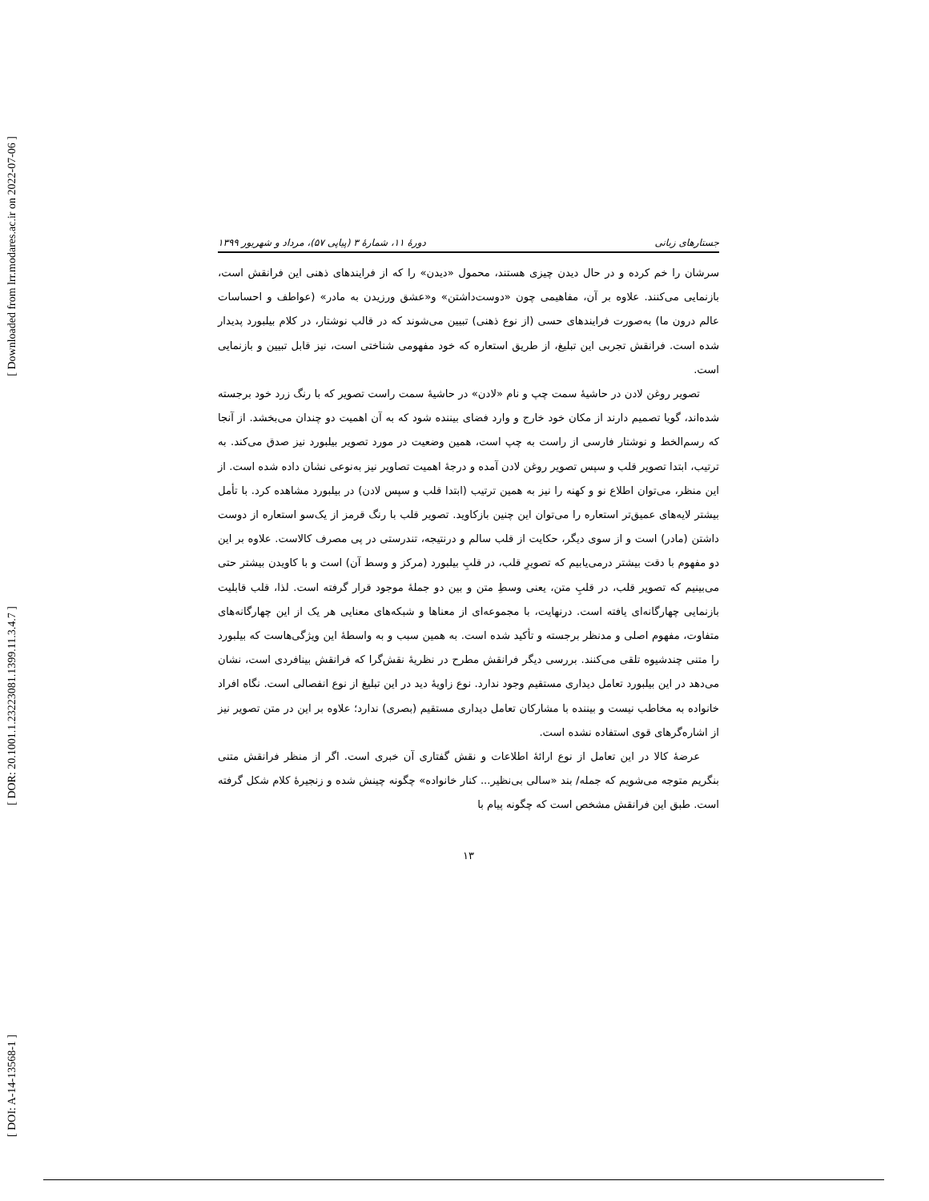[ Downloaded from lrr.modares.ac.ir on 2022-07-06 ]
[ DOR: 20.1001.1.23223081.1399.11.3.4.7 ]
[ DOI: A-14-13568-1 ]
جستارهای زبانی دورهٔ ۱۱، شمارهٔ ۳ (پیاپی ۵۷)، مرداد و شهریور ۱۳۹۹
سرشان را خم کرده و در حال دیدن چیزی هستند، محمول «دیدن» را که از فرایندهای ذهنی این فرانقش است، بازنمایی می‌کنند. علاوه بر آن، مفاهیمی چون «دوست‌داشتن» و«عشق ورزیدن به مادر» (عواطف و احساسات عالم درون ما) به‌صورت فرایندهای حسی (از نوع ذهنی) تبیین می‌شوند که در قالب نوشتار، در کلام بیلبورد پدیدار شده است. فرانقش تجربی این تبلیغ، از طریق استعاره که خود مفهومی شناختی است، نیز قابل تبیین و بازنمایی است.
تصویر روغن لادن در حاشیهٔ سمت چپ و نام «لادن» در حاشیهٔ سمت راست تصویر که با رنگ زرد خود برجسته شده‌اند، گویا تصمیم دارند از مکان خود خارج و وارد فضای بیننده شود که به آن اهمیت دو چندان می‌بخشد. از آنجا که رسم‌الخط و نوشتار فارسی از راست به چپ است، همین وضعیت در مورد تصویر بیلبورد نیز صدق می‌کند. به ترتیب، ابتدا تصویر قلب و سپس تصویر روغن لادن آمده و درجهٔ اهمیت تصاویر نیز به‌نوعی نشان داده شده است. از این منظر، می‌توان اطلاع نو و کهنه را نیز به همین ترتیب (ابتدا قلب و سپس لادن) در بیلبورد مشاهده کرد. با تأمل بیشتر لایه‌های عمیق‌تر استعاره را می‌توان این چنین بازکاوید. تصویر قلب با رنگ قرمز از یک‌سو استعاره از دوست داشتن (مادر) است و از سوی دیگر، حکایت از قلب سالم و درنتیجه، تندرستی در پی مصرف کالاست. علاوه بر این دو مفهوم با دقت بیشتر درمی‌یابیم که تصویرِ قلب، در قلبِ بیلبورد (مرکز و وسط آن) است و با کاویدن بیشتر حتی می‌بینیم که تصویر قلب، در قلبِ متن، یعنی وسطِ متن و بین دو جملهٔ موجود قرار گرفته است. لذا، قلب قابلیت بازنمایی چهارگانه‌ای یافته است. درنهایت، با مجموعه‌ای از معناها و شبکه‌های معنایی هر یک از این چهارگانه‌های متفاوت، مفهوم اصلی و مدنظر برجسته و تأکید شده است. به همین سبب و به واسطهٔ این ویژگی‌هاست که بیلبورد را متنی چندشیوه تلقی می‌کنند. بررسی دیگر فرانقش مطرح در نظریهٔ نقش‌گرا که فرانقش بینافردی است، نشان می‌دهد در این بیلبورد تعامل دیداری مستقیم وجود ندارد. نوع زاویهٔ دید در این تبلیغ از نوع انفصالی است. نگاه افراد خانواده به مخاطب نیست و بیننده با مشارکان تعامل دیداری مستقیم (بصری) ندارد؛ علاوه بر این در متن تصویر نیز از اشاره‌گرهای قوی استفاده نشده است.
عرضهٔ کالا در این تعامل از نوع ارائهٔ اطلاعات و نقش گفتاری آن خبری است. اگر از منظر فرانقش متنی بنگریم متوجه می‌شویم که جمله/ بند «سالی بی‌نظیر... کنار خانواده» چگونه چینش شده و زنجیرهٔ کلام شکل گرفته است. طبق این فرانقش مشخص است که چگونه پیام با
۱۳